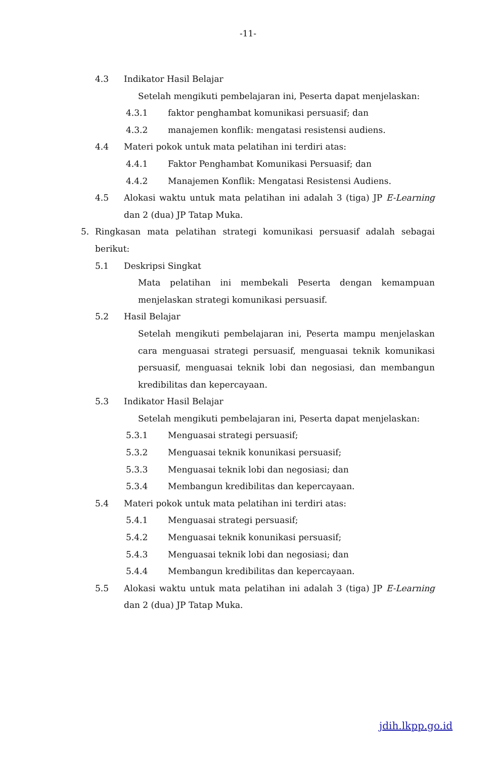-11-
4.3 Indikator Hasil Belajar
Setelah mengikuti pembelajaran ini, Peserta dapat menjelaskan:
4.3.1 faktor penghambat komunikasi persuasif; dan
4.3.2 manajemen konflik: mengatasi resistensi audiens.
4.4 Materi pokok untuk mata pelatihan ini terdiri atas:
4.4.1 Faktor Penghambat Komunikasi Persuasif; dan
4.4.2 Manajemen Konflik: Mengatasi Resistensi Audiens.
4.5 Alokasi waktu untuk mata pelatihan ini adalah 3 (tiga) JP E-Learning dan 2 (dua) JP Tatap Muka.
5. Ringkasan mata pelatihan strategi komunikasi persuasif adalah sebagai berikut:
5.1 Deskripsi Singkat
Mata pelatihan ini membekali Peserta dengan kemampuan menjelaskan strategi komunikasi persuasif.
5.2 Hasil Belajar
Setelah mengikuti pembelajaran ini, Peserta mampu menjelaskan cara menguasai strategi persuasif, menguasai teknik komunikasi persuasif, menguasai teknik lobi dan negosiasi, dan membangun kredibilitas dan kepercayaan.
5.3 Indikator Hasil Belajar
Setelah mengikuti pembelajaran ini, Peserta dapat menjelaskan:
5.3.1 Menguasai strategi persuasif;
5.3.2 Menguasai teknik konunikasi persuasif;
5.3.3 Menguasai teknik lobi dan negosiasi; dan
5.3.4 Membangun kredibilitas dan kepercayaan.
5.4 Materi pokok untuk mata pelatihan ini terdiri atas:
5.4.1 Menguasai strategi persuasif;
5.4.2 Menguasai teknik konunikasi persuasif;
5.4.3 Menguasai teknik lobi dan negosiasi; dan
5.4.4 Membangun kredibilitas dan kepercayaan.
5.5 Alokasi waktu untuk mata pelatihan ini adalah 3 (tiga) JP E-Learning dan 2 (dua) JP Tatap Muka.
jdih.lkpp.go.id